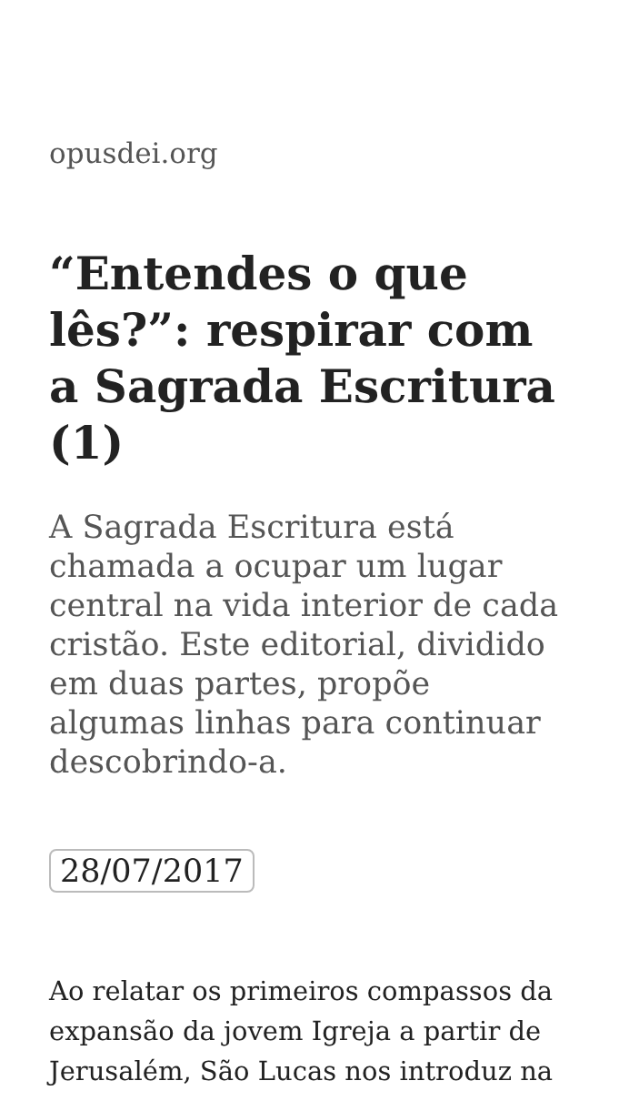opusdei.org
“Entendes o que lês?”: respirar com a Sagrada Escritura (1)
A Sagrada Escritura está chamada a ocupar um lugar central na vida interior de cada cristão. Este editorial, dividido em duas partes, propõe algumas linhas para continuar descobrindo-a.
28/07/2017
Ao relatar os primeiros compassos da expansão da jovem Igreja a partir de Jerusalém, São Lucas nos introduz na